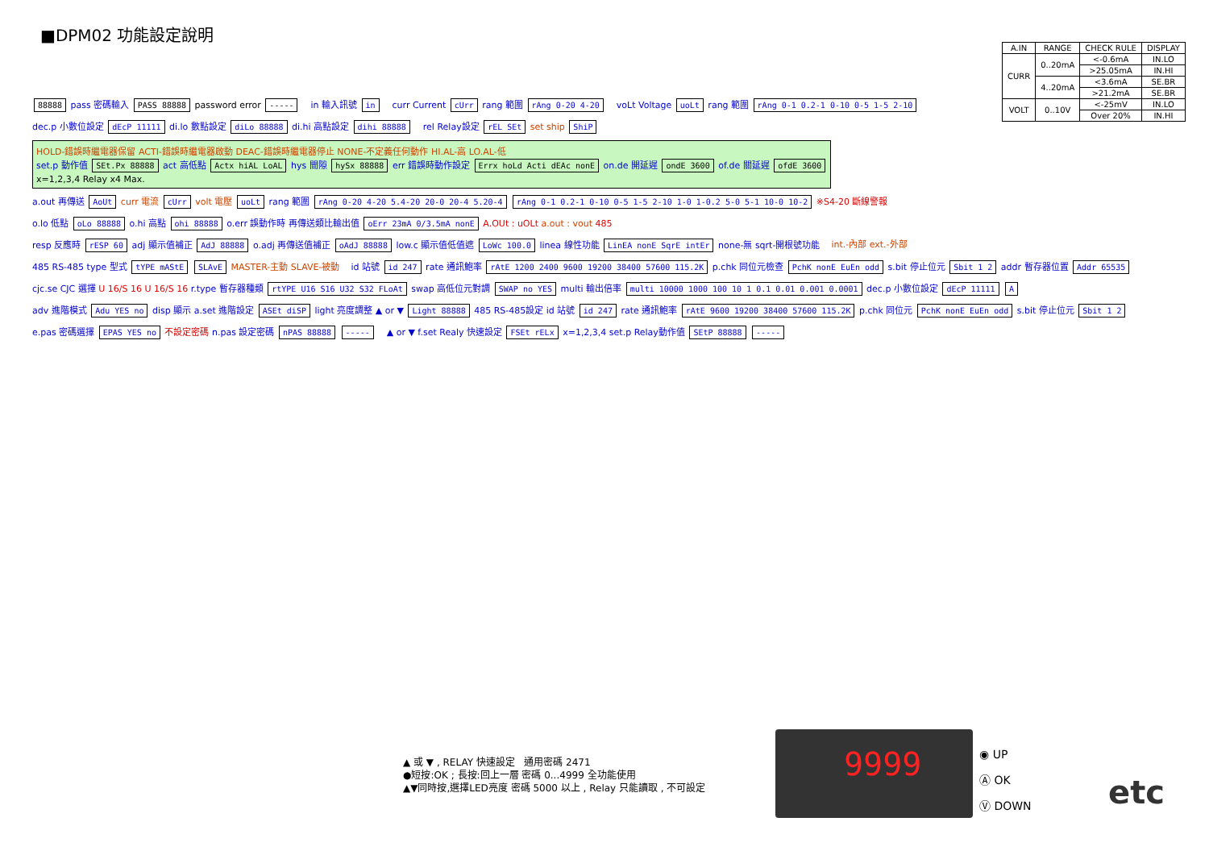■DPM02 功能設定說明
| A.IN | RANGE | CHECK RULE | DISPLAY |
| --- | --- | --- | --- |
| CURR | 0..20mA | <-0.6mA | IN.LO |
| | | >25.05mA | IN.HI |
| | 4..20mA | <3.6mA | SE.BR |
| | | >21.2mA | SE.BR |
| VOLT | 0..10V | <-25mV | IN.LO |
| | | Over 20% | IN.HI |
88888 pass 密碼輸入 PASS 88888 password error -----
in 輸入訊號 in
curr Current cUrr rang 範圍 rAng 0-20 4-20
voLt Voltage uoLt rang 範圍 rAng 0-1 0.2-1 0-10 0-5 1-5 2-10
dec.p 小數位設定 dEcP 11111 di.lo 數點設定 diLo 88888 di.hi 高點設定 dihi 88888
rel Relay設定 rEL SEt set ship ShiP
HOLD-錯誤時繼電器保留 ACTI-錯誤時繼電器啟動 DEAC-錯誤時繼電器停止 NONE-不定義任何動作 HI.AL-高 LO.AL-低
set.p 動作值 SEt.Px 88888 act 高低點 Actx hiAL LoAL hys 間隙 hySx 88888 err 錯誤時動作設定 Errx hoLd Acti dEAc nonE on.de 開延遲 ondE 3600 of.de 關延遲 ofdE 3600
x=1,2,3,4 Relay x4 Max.
a.out 再傳送 AoUt curr 電流 cUrr volt 電壓 uoLt rang 範圍 rAng 0-20 4-20 5.4-20 20-0 20-4 5.20-4 rAng 0-1 0.2-1 0-10 0-5 1-5 2-10 1-0 1-0.2 5-0 5-1 10-0 10-2 ※S4-20 斷線警報
o.lo 低點 oLo 88888 o.hi 高點 ohi 88888 o.err 誤動作時 再傳送類比輸出值 oErr 23mA 0/3.5mA nonE A.OUt : uOLt a.out : vout 485
resp 反應時 rESP 60 adj 顯示值補正 AdJ 88888 o.adj 再傳送值補正 oAdJ 88888 low.c 顯示值低值遮 LoWc 100.0 linea 線性功能 LinEA nonE SqrE intEr none-無 sqrt-開根號功能
int.-內部 ext.-外部
485 RS-485 type 型式 tYPE mAStE SLAvE MASTER-主動 SLAVE-被動
id 站號 id 247 rate 通訊鮑率 rAtE 1200 2400 9600 19200 38400 57600 115.2K p.chk 同位元檢查 PchK nonE EuEn odd s.bit 停止位元 Sbit 1 2 addr 暫存器位置 Addr 65535
cjc.se CJC 選擇 U 16/S 16 U 16/S 16 r.type 暫存器種類 rtYPE U16 S16 U32 S32 FLoAt swap 高低位元對調 SWAP no YES multi 輸出倍率 multi 10000 1000 100 10 1 0.1 0.01 0.001 0.0001 dec.p 小數位設定 dEcP 11111 A
adv 進階模式 Adu YES no disp 顯示 a.set 進階設定 ASEt diSP light 亮度調整 ▲ or ▼ Light 88888 485 RS-485設定 id 站號 id 247 rate 通訊鮑率 rAtE 9600 19200 38400 57600 115.2K p.chk 同位元 PchK nonE EuEn odd s.bit 停止位元 Sbit 1 2
e.pas 密碼選擇 EPAS YES no 不設定密碼 n.pas 設定密碼 nPAS 88888 -----
▲ or ▼ f.set Realy 快速設定 FSEt rELx x=1,2,3,4 set.p Relay動作值 SEtP 88888 -----
▲ 或 ▼ , RELAY 快速設定 通用密碼 2471
●短按:OK ; 長按:回上一層 密碼 0...4999 全功能使用
▲▼同時按,選擇LED亮度 密碼 5000 以上 , Relay 只能讀取 , 不可設定
9999
◉ UP
Ⓐ OK
Ⓥ DOWN
etc